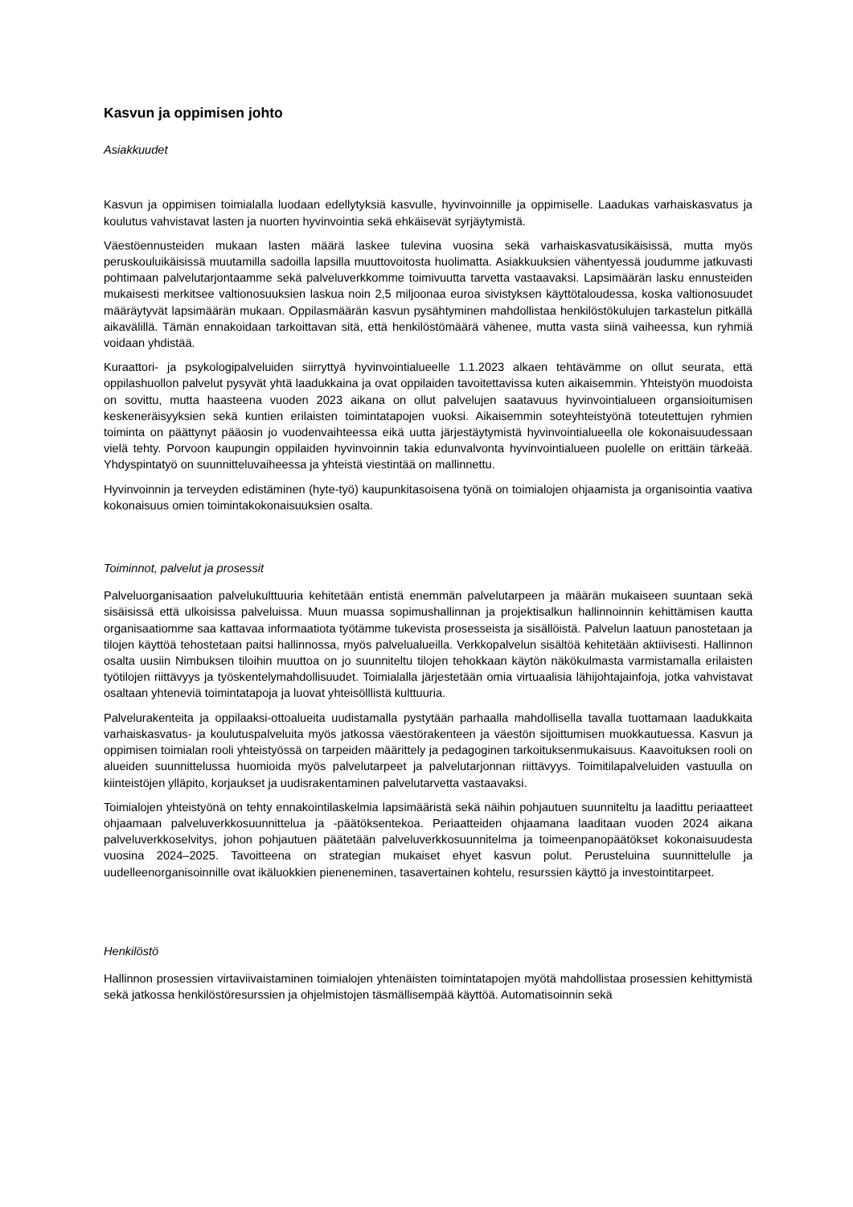Kasvun ja oppimisen johto
Asiakkuudet
Kasvun ja oppimisen toimialalla luodaan edellytyksiä kasvulle, hyvinvoinnille ja oppimiselle. Laadukas varhaiskasvatus ja koulutus vahvistavat lasten ja nuorten hyvinvointia sekä ehkäisevät syrjäytymistä.
Väestöennusteiden mukaan lasten määrä laskee tulevina vuosina sekä varhaiskasvatusikäisissä, mutta myös peruskouluikäisissä muutamilla sadoilla lapsilla muuttovoitosta huolimatta. Asiakkuuksien vähentyessä joudumme jatkuvasti pohtimaan palvelutarjontaamme sekä palveluverkkomme toimivuutta tarvetta vastaavaksi. Lapsimäärän lasku ennusteiden mukaisesti merkitsee valtionosuuksien laskua noin 2,5 miljoonaa euroa sivistyksen käyttötaloudessa, koska valtionosuudet määräytyvät lapsimäärän mukaan. Oppilasmäärän kasvun pysähtyminen mahdollistaa henkilöstökulujen tarkastelun pitkällä aikavälillä. Tämän ennakoidaan tarkoittavan sitä, että henkilöstömäärä vähenee, mutta vasta siinä vaiheessa, kun ryhmiä voidaan yhdistää.
Kuraattori- ja psykologipalveluiden siirryttyä hyvinvointialueelle 1.1.2023 alkaen tehtävämme on ollut seurata, että oppilashuollon palvelut pysyvät yhtä laadukkaina ja ovat oppilaiden tavoitettavissa kuten aikaisemmin. Yhteistyön muodoista on sovittu, mutta haasteena vuoden 2023 aikana on ollut palvelujen saatavuus hyvinvointialueen organsioitumisen keskeneräisyyksien sekä kuntien erilaisten toimintatapojen vuoksi. Aikaisemmin soteyhteistyönä toteutettujen ryhmien toiminta on päättynyt pääosin jo vuodenvaihteessa eikä uutta järjestäytymistä hyvinvointialueella ole kokonaisuudessaan vielä tehty. Porvoon kaupungin oppilaiden hyvinvoinnin takia edunvalvonta hyvinvointialueen puolelle on erittäin tärkeää. Yhdyspintatyö on suunnitteluvaiheessa ja yhteistä viestintää on mallinnettu.
Hyvinvoinnin ja terveyden edistäminen (hyte-työ) kaupunkitasoisena työnä on toimialojen ohjaamista ja organisointia vaativa kokonaisuus omien toimintakokonaisuuksien osalta.
Toiminnot, palvelut ja prosessit
Palveluorganisaation palvelukulttuuria kehitetään entistä enemmän palvelutarpeen ja määrän mukaiseen suuntaan sekä sisäisissä että ulkoisissa palveluissa. Muun muassa sopimushallinnan ja projektisalkun hallinnoinnin kehittämisen kautta organisaatiomme saa kattavaa informaatiota työtämme tukevista prosesseista ja sisällöistä. Palvelun laatuun panostetaan ja tilojen käyttöä tehostetaan paitsi hallinnossa, myös palvelualueilla. Verkkopalvelun sisältöä kehitetään aktiivisesti. Hallinnon osalta uusiin Nimbuksen tiloihin muuttoa on jo suunniteltu tilojen tehokkaan käytön näkökulmasta varmistamalla erilaisten työtilojen riittävyys ja työskentelymahdollisuudet. Toimialalla järjestetään omia virtuaalisia lähijohtajainfoja, jotka vahvistavat osaltaan yhteneviä toimintatapoja ja luovat yhteisölllistä kulttuuria.
Palvelurakenteita ja oppilaaksi-ottoalueita uudistamalla pystytään parhaalla mahdollisella tavalla tuottamaan laadukkaita varhaiskasvatus- ja koulutuspalveluita myös jatkossa väestörakenteen ja väestön sijoittumisen muokkautuessa. Kasvun ja oppimisen toimialan rooli yhteistyössä on tarpeiden määrittely ja pedagoginen tarkoituksenmukaisuus. Kaavoituksen rooli on alueiden suunnittelussa huomioida myös palvelutarpeet ja palvelutarjonnan riittävyys. Toimitilapalveluiden vastuulla on kiinteistöjen ylläpito, korjaukset ja uudisrakentaminen palvelutarvetta vastaavaksi.
Toimialojen yhteistyönä on tehty ennakointilaskelmia lapsimääristä sekä näihin pohjautuen suunniteltu ja laadittu periaatteet ohjaamaan palveluverkkosuunnittelua ja -päätöksentekoa. Periaatteiden ohjaamana laaditaan vuoden 2024 aikana palveluverkkoselvitys, johon pohjautuen päätetään palveluverkkosuunnitelma ja toimeenpanopäätökset kokonaisuudesta vuosina 2024–2025. Tavoitteena on strategian mukaiset ehyet kasvun polut. Perusteluina suunnittelulle ja uudelleenorganisoinnille ovat ikäluokkien pieneneminen, tasavertainen kohtelu, resurssien käyttö ja investointitarpeet.
Henkilöstö
Hallinnon prosessien virtaviivaistaminen toimialojen yhtenäisten toimintatapojen myötä mahdollistaa prosessien kehittymistä sekä jatkossa henkilöstöresurssien ja ohjelmistojen täsmällisempää käyttöä. Automatisoinnin sekä